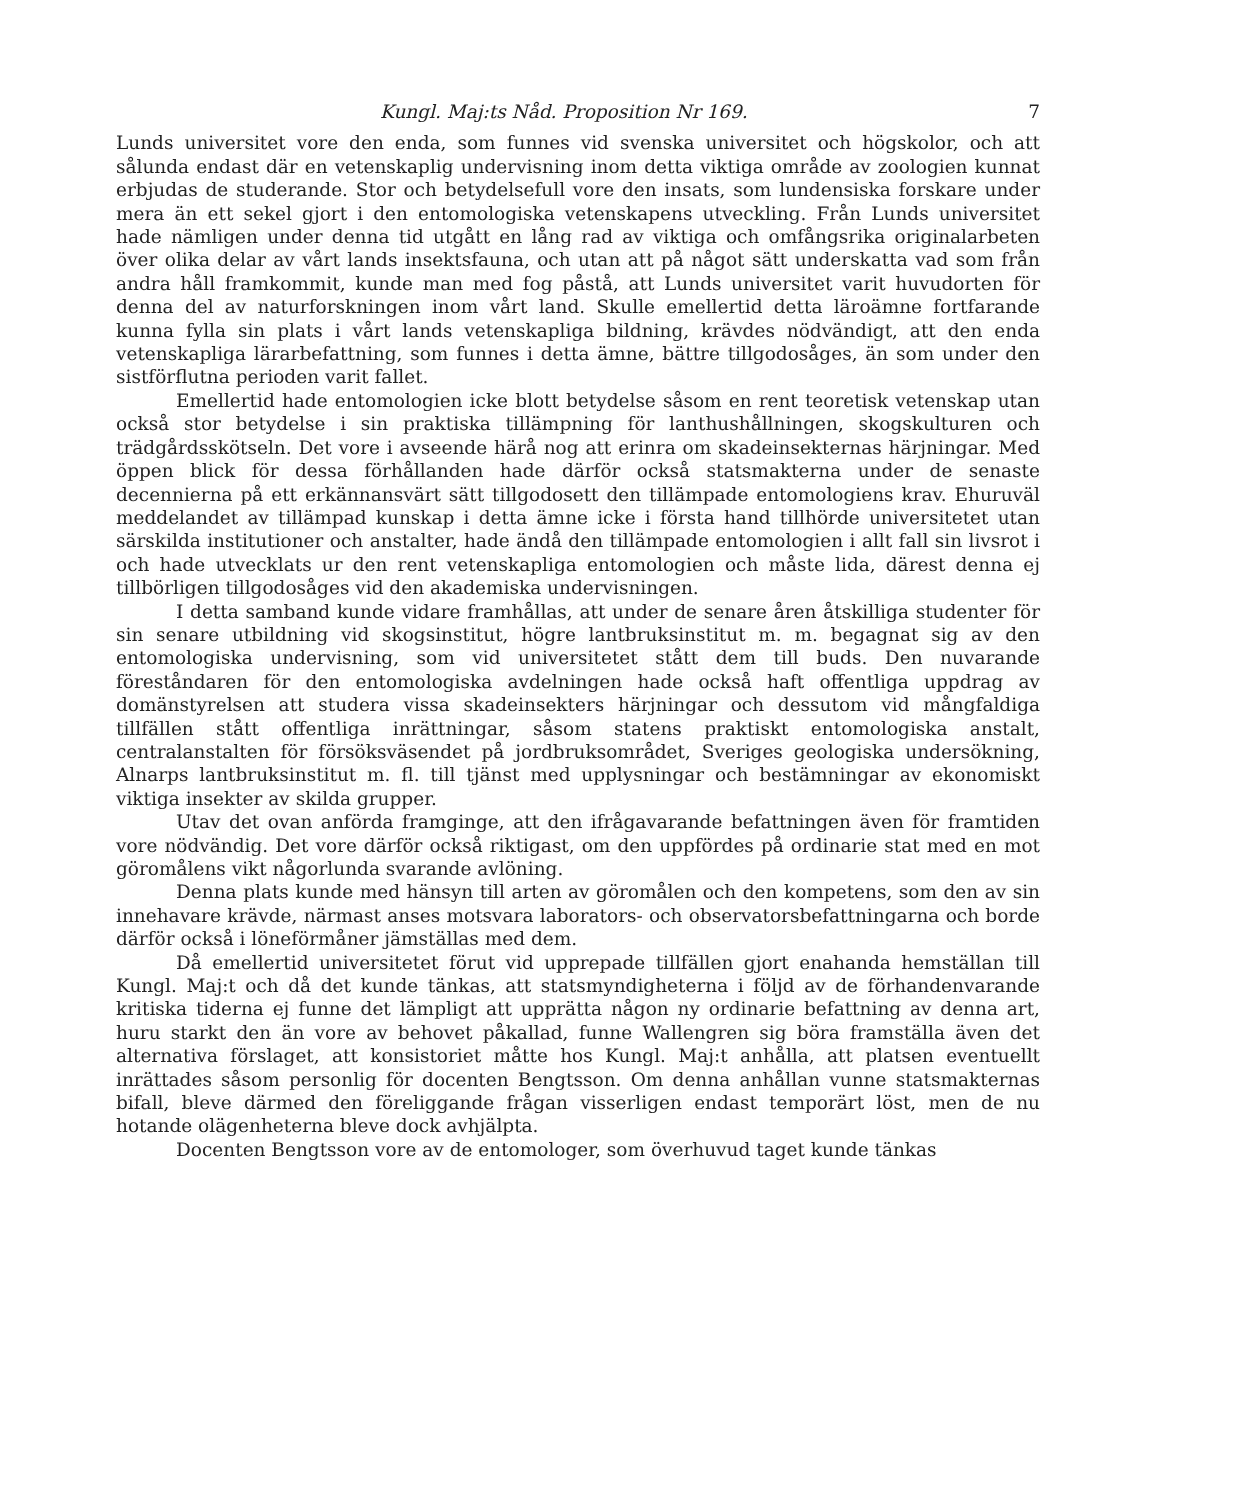Kungl. Maj:ts Nåd. Proposition Nr 169. 7
Lunds universitet vore den enda, som funnes vid svenska universitet och högskolor, och att sålunda endast där en vetenskaplig undervisning inom detta viktiga område av zoologien kunnat erbjudas de studerande. Stor och betydelsefull vore den insats, som lundensiska forskare under mera än ett sekel gjort i den entomologiska vetenskapens utveckling. Från Lunds universitet hade nämligen under denna tid utgått en lång rad av viktiga och omfångsrika originalarbeten över olika delar av vårt lands insektsfauna, och utan att på något sätt underskatta vad som från andra håll framkommit, kunde man med fog påstå, att Lunds universitet varit huvudorten för denna del av naturforskningen inom vårt land. Skulle emellertid detta läroämne fortfarande kunna fylla sin plats i vårt lands vetenskapliga bildning, krävdes nödvändigt, att den enda vetenskapliga lärarbefattning, som funnes i detta ämne, bättre tillgodosåges, än som under den sistförflutna perioden varit fallet.
Emellertid hade entomologien icke blott betydelse såsom en rent teoretisk vetenskap utan också stor betydelse i sin praktiska tillämpning för lanthushållningen, skogskulturen och trädgårdsskötseln. Det vore i avseende härå nog att erinra om skadeinsekternas härjningar. Med öppen blick för dessa förhållanden hade därför också statsmakterna under de senaste decennierna på ett erkännansvärt sätt tillgodosett den tillämpade entomologiens krav. Ehuruväl meddelandet av tillämpad kunskap i detta ämne icke i första hand tillhörde universitetet utan särskilda institutioner och anstalter, hade ändå den tillämpade entomologien i allt fall sin livsrot i och hade utvecklats ur den rent vetenskapliga entomologien och måste lida, därest denna ej tillbörligen tillgodosåges vid den akademiska undervisningen.
I detta samband kunde vidare framhållas, att under de senare åren åtskilliga studenter för sin senare utbildning vid skogsinstitut, högre lantbruksinstitut m. m. begagnat sig av den entomologiska undervisning, som vid universitetet stått dem till buds. Den nuvarande föreståndaren för den entomologiska avdelningen hade också haft offentliga uppdrag av domänstyrelsen att studera vissa skadeinsekters härjningar och dessutom vid mångfaldiga tillfällen stått offentliga inrättningar, såsom statens praktiskt entomologiska anstalt, centralanstalten för försöksväsendet på jordbruksområdet, Sveriges geologiska undersökning, Alnarps lantbruksinstitut m. fl. till tjänst med upplysningar och bestämningar av ekonomiskt viktiga insekter av skilda grupper.
Utav det ovan anförda framginge, att den ifrågavarande befattningen även för framtiden vore nödvändig. Det vore därför också riktigast, om den uppfördes på ordinarie stat med en mot göromålens vikt någorlunda svarande avlöning.
Denna plats kunde med hänsyn till arten av göromålen och den kompetens, som den av sin innehavare krävde, närmast anses motsvara laborators- och observatorsbefattningarna och borde därför också i löneförmåner jämställas med dem.
Då emellertid universitetet förut vid upprepade tillfällen gjort enahanda hemställan till Kungl. Maj:t och då det kunde tänkas, att statsmyndigheterna i följd av de förhandenvarande kritiska tiderna ej funne det lämpligt att upprätta någon ny ordinarie befattning av denna art, huru starkt den än vore av behovet påkallad, funne Wallengren sig böra framställa även det alternativa förslaget, att konsistoriet måtte hos Kungl. Maj:t anhålla, att platsen eventuellt inrättades såsom personlig för docenten Bengtsson. Om denna anhållan vunne statsmakternas bifall, bleve därmed den föreliggande frågan visserligen endast temporärt löst, men de nu hotande olägenheterna bleve dock avhjälpta.
Docenten Bengtsson vore av de entomologer, som överhuvud taget kunde tänkas